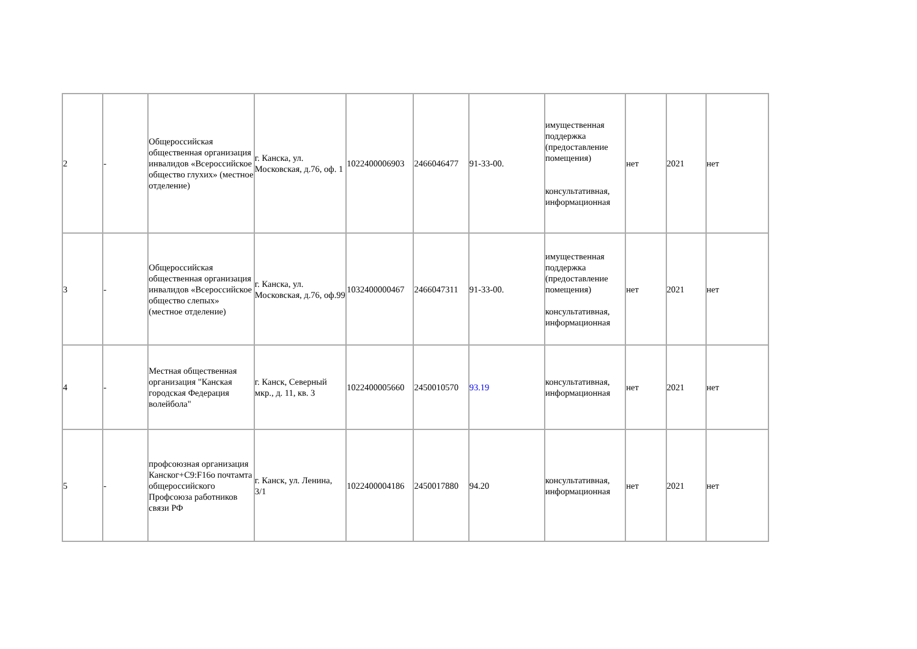| 2 | - | Общероссийская общественная организация инвалидов «Всероссийское общество глухих» (местное отделение) | г. Канска, ул. Московская, д.76, оф. 1 | 1022400006903 | 2466046477 | 91-33-00. | имущественная поддержка (предоставление помещения) консультативная, информационная | нет | 2021 | нет |
| 3 | - | Общероссийская общественная организация инвалидов «Всероссийское общество слепых» (местное отделение) | г. Канска, ул. Московская, д.76, оф.99 | 1032400000467 | 2466047311 | 91-33-00. | имущественная поддержка (предоставление помещения) консультативная, информационная | нет | 2021 | нет |
| 4 | - | Местная общественная организация "Канская городская Федерация волейбола" | г. Канск, Северный мкр., д. 11, кв. 3 | 1022400005660 | 2450010570 | 93.19 | консультативная, информационная | нет | 2021 | нет |
| 5 | - | профсоюзная организация Канског+C9:F16о почтамта общероссийского Профсоюза работников связи РФ | г. Канск, ул. Ленина, 3/1 | 1022400004186 | 2450017880 | 94.20 | консультативная, информационная | нет | 2021 | нет |